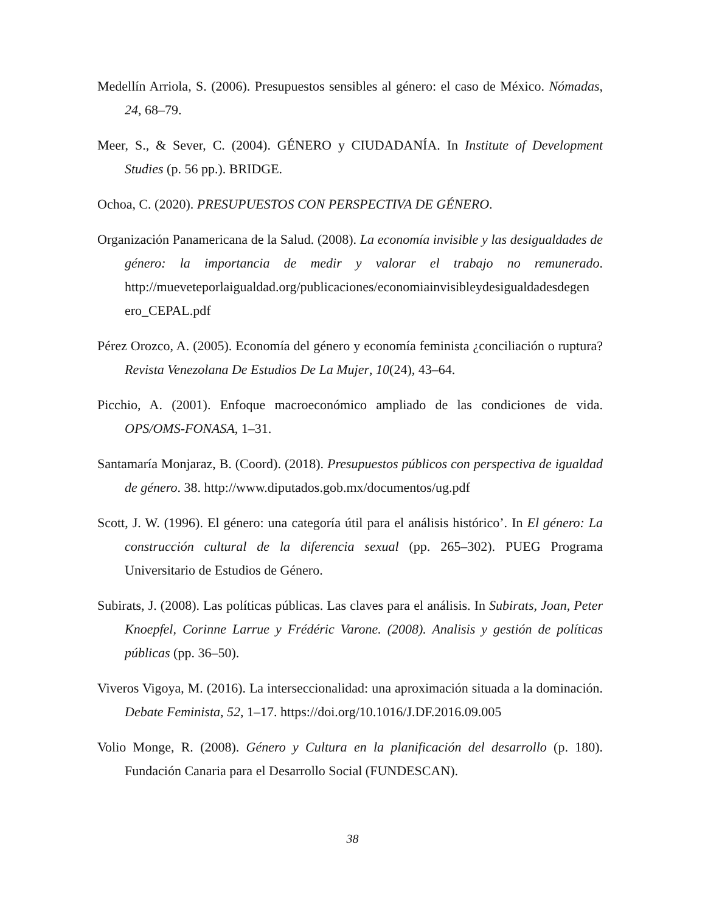Medellín Arriola, S. (2006). Presupuestos sensibles al género: el caso de México. Nómadas, 24, 68–79.
Meer, S., & Sever, C. (2004). GÉNERO y CIUDADANÍA. In Institute of Development Studies (p. 56 pp.). BRIDGE.
Ochoa, C. (2020). PRESUPUESTOS CON PERSPECTIVA DE GÉNERO.
Organización Panamericana de la Salud. (2008). La economía invisible y las desigualdades de género: la importancia de medir y valorar el trabajo no remunerado. http://mueveteporlaigualdad.org/publicaciones/economiainvisibleydesigualdadesdegen ero_CEPAL.pdf
Pérez Orozco, A. (2005). Economía del género y economía feminista ¿conciliación o ruptura? Revista Venezolana De Estudios De La Mujer, 10(24), 43–64.
Picchio, A. (2001). Enfoque macroeconómico ampliado de las condiciones de vida. OPS/OMS-FONASA, 1–31.
Santamaría Monjaraz, B. (Coord). (2018). Presupuestos públicos con perspectiva de igualdad de género. 38. http://www.diputados.gob.mx/documentos/ug.pdf
Scott, J. W. (1996). El género: una categoría útil para el análisis histórico’. In El género: La construcción cultural de la diferencia sexual (pp. 265–302). PUEG Programa Universitario de Estudios de Género.
Subirats, J. (2008). Las políticas públicas. Las claves para el análisis. In Subirats, Joan, Peter Knoepfel, Corinne Larrue y Frédéric Varone. (2008). Analisis y gestión de políticas públicas (pp. 36–50).
Viveros Vigoya, M. (2016). La interseccionalidad: una aproximación situada a la dominación. Debate Feminista, 52, 1–17. https://doi.org/10.1016/J.DF.2016.09.005
Volio Monge, R. (2008). Género y Cultura en la planificación del desarrollo (p. 180). Fundación Canaria para el Desarrollo Social (FUNDESCAN).
38